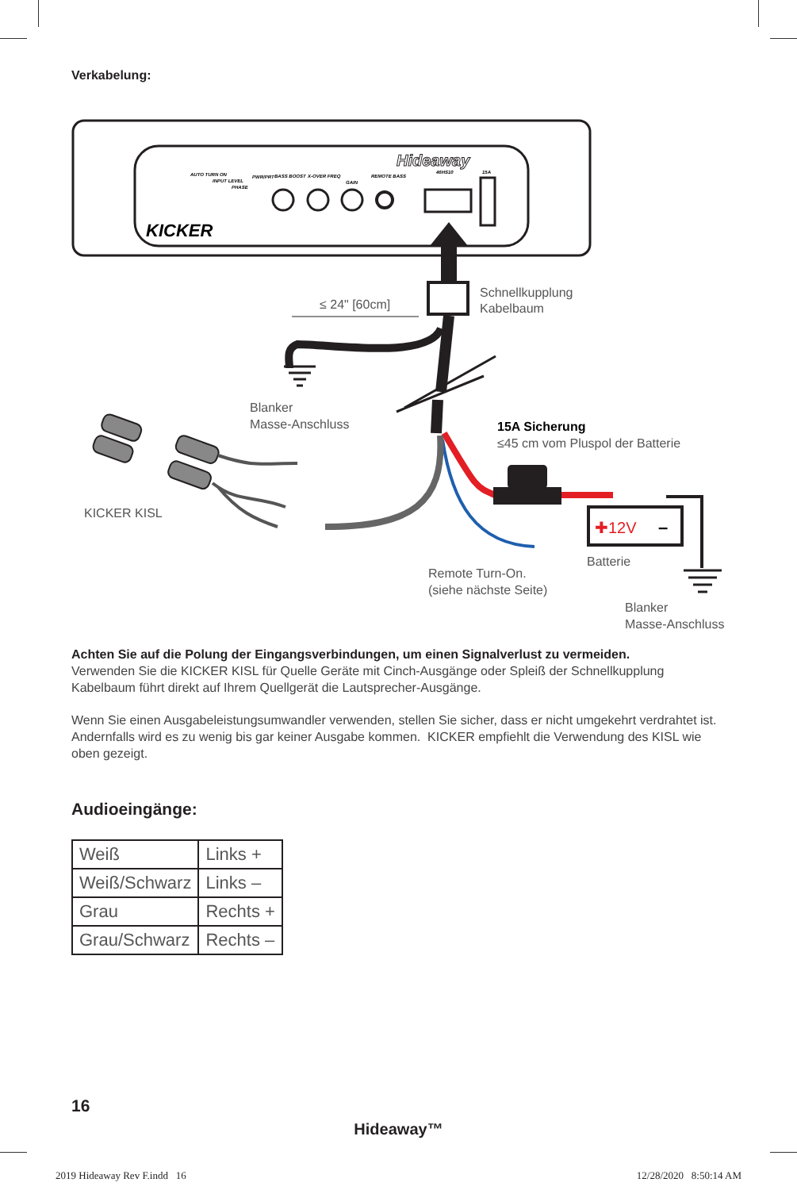Verkabelung:
Hideaway
KICKER
AUTO TURN ON
INPUT LEVEL
PHASE
PWR/PRT
BASS BOOST
X-OVER FREQ
GAIN
REMOTE BASS
46HS10
15A
≤ 24" [60cm]
Schnellkupplung
Kabelbaum
Blanker
Masse-Anschluss
15A Sicherung
≤45 cm vom Pluspol der Batterie
✚12V
–
Batterie
Remote Turn-On.
(siehe nächste Seite)
Blanker
Masse-Anschluss
KICKER KISL
Achten Sie auf die Polung der Eingangsverbindungen, um einen Signalverlust zu vermeiden.
Verwenden Sie die KICKER KISL für Quelle Geräte mit Cinch-Ausgänge oder Spleiß der Schnellkupplung Kabelbaum führt direkt auf Ihrem Quellgerät die Lautsprecher-Ausgänge.
Wenn Sie einen Ausgabeleistungsumwandler verwenden, stellen Sie sicher, dass er nicht umgekehrt verdrahtet ist. Andernfalls wird es zu wenig bis gar keiner Ausgabe kommen. KICKER empfiehlt die Verwendung des KISL wie oben gezeigt.
Audioeingänge:
| Weiß | Links + |
| Weiß/Schwarz | Links – |
| Grau | Rechts + |
| Grau/Schwarz | Rechts – |
16
Hideaway™
2019 Hideaway Rev F.indd 16 12/28/2020 8:50:14 AM